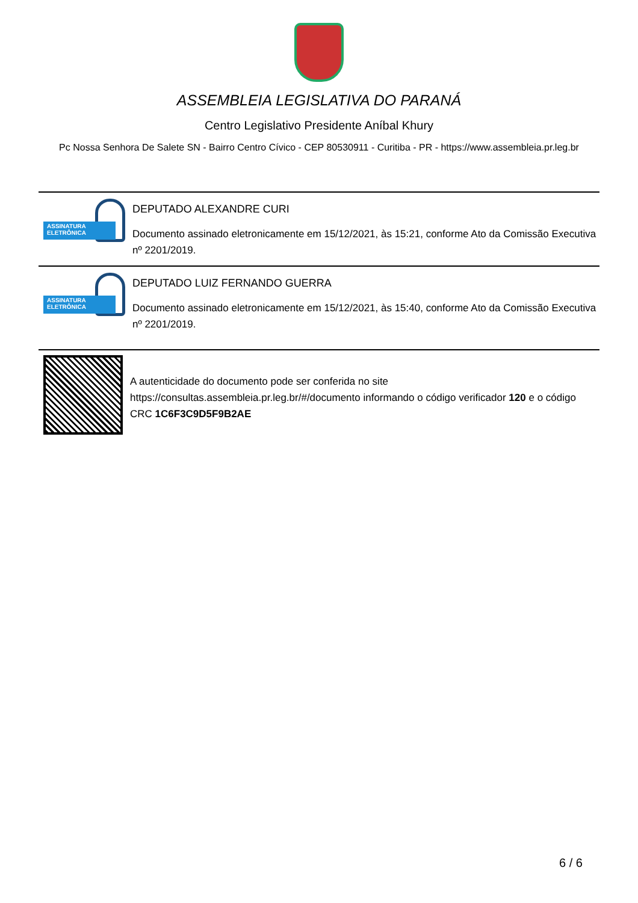ASSEMBLEIA LEGISLATIVA DO PARANÁ
Centro Legislativo Presidente Aníbal Khury
Pc Nossa Senhora De Salete SN - Bairro Centro Cívico - CEP 80530911 - Curitiba - PR - https://www.assembleia.pr.leg.br
ASSINATURA
ELETRÔNICA
DEPUTADO ALEXANDRE CURI
Documento assinado eletronicamente em 15/12/2021, às 15:21, conforme Ato da Comissão Executiva nº 2201/2019.
ASSINATURA
ELETRÔNICA
DEPUTADO LUIZ FERNANDO GUERRA
Documento assinado eletronicamente em 15/12/2021, às 15:40, conforme Ato da Comissão Executiva nº 2201/2019.
A autenticidade do documento pode ser conferida no site https://consultas.assembleia.pr.leg.br/#/documento informando o código verificador 120 e o código CRC 1C6F3C9D5F9B2AE
6 / 6